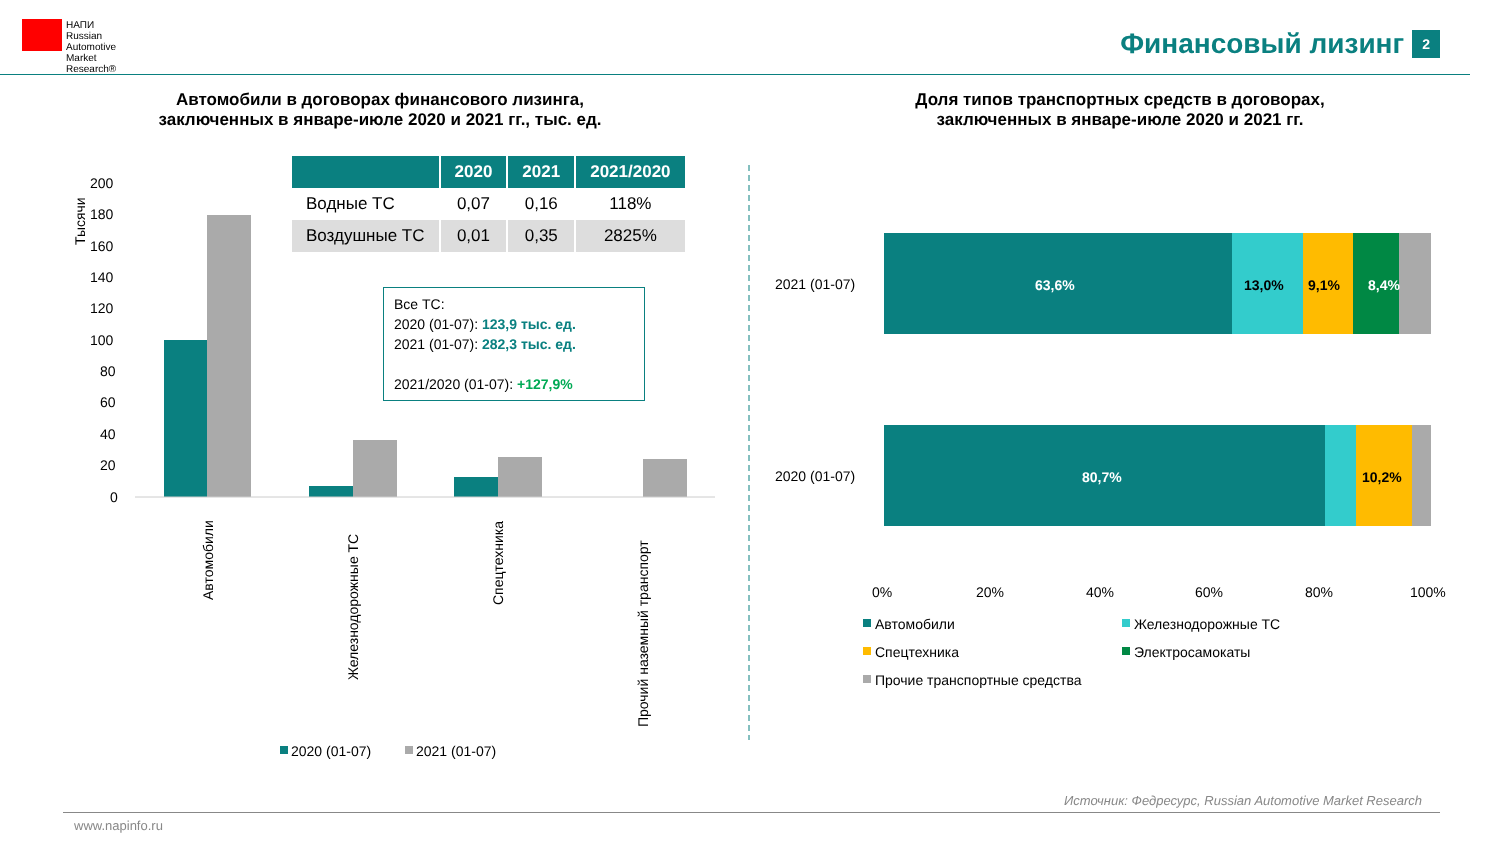НАПИ
Russian
Automotive
Market
Research®
Финансовый лизинг 2
Автомобили в договорах финансового лизинга,
заключенных в январе-июле 2020 и 2021 гг., тыс. ед.
Доля типов транспортных средств в договорах,
заключенных в январе-июле 2020 и 2021 гг.
| | 2020 | 2021 | 2021/2020 |
| --- | --- | --- | --- |
| Водные ТС | 0,07 | 0,16 | 118% |
| Воздушные ТС | 0,01 | 0,35 | 2825% |
Все ТС:
2020 (01-07): 123,9 тыс. ед.
2021 (01-07): 282,3 тыс. ед.
2021/2020 (01-07): +127,9%
200
180
160
140
120
100
80
60
40
20
0
Тысячи
Автомобили
Железнодорожные ТС
Спецтехника
Прочий наземный транспорт
2020 (01-07)
2021 (01-07)
63,6%
80,7%
8,4%
13,0%
9,1%
10,2%
2021 (01-07)
2020 (01-07)
0%
20%
40%
60%
80%
100%
Автомобили
Железнодорожные ТС
Спецтехника
Электросамокаты
Прочие транспортные средства
Источник: Федресурс, Russian Automotive Market Research
www.napinfo.ru